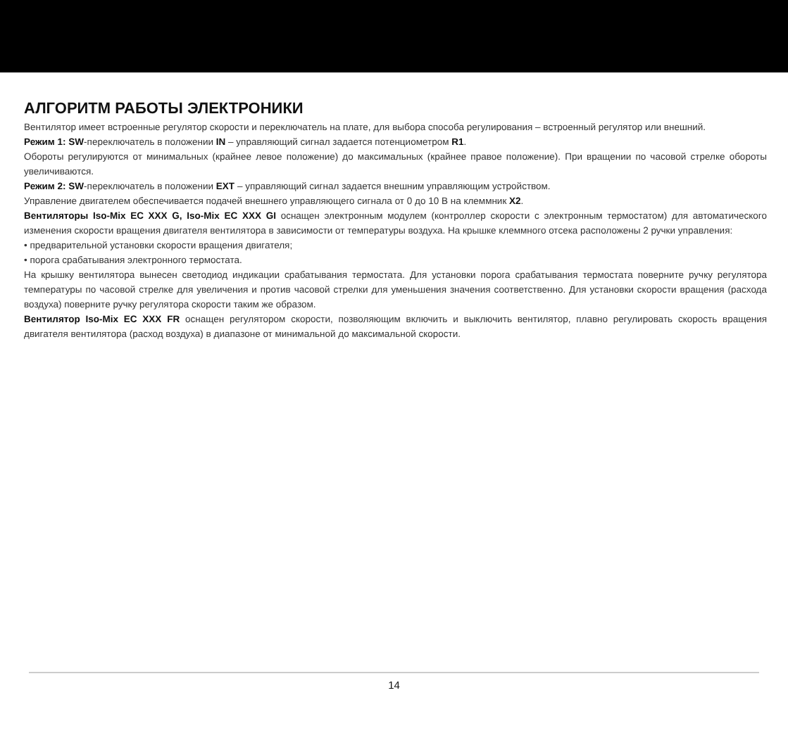АЛГОРИТМ РАБОТЫ ЭЛЕКТРОНИКИ
Вентилятор имеет встроенные регулятор скорости и переключатель на плате, для выбора способа регулирования – встроенный регулятор или внешний.
Режим 1: SW-переключатель в положении IN – управляющий сигнал задается потенциометром R1.
Обороты регулируются от минимальных (крайнее левое положение) до максимальных (крайнее правое положение). При вращении по часовой стрелке обороты увеличиваются.
Режим 2: SW-переключатель в положении EXT – управляющий сигнал задается внешним управляющим устройством.
Управление двигателем обеспечивается подачей внешнего управляющего сигнала от 0 до 10 В на клеммник X2.
Вентиляторы Iso-Mix EC XXX G, Iso-Mix EC XXX GI оснащен электронным модулем (контроллер скорости с электронным термостатом) для автоматического изменения скорости вращения двигателя вентилятора в зависимости от температуры воздуха. На крышке клеммного отсека расположены 2 ручки управления:
• предварительной установки скорости вращения двигателя;
• порога срабатывания электронного термостата.
На крышку вентилятора вынесен светодиод индикации срабатывания термостата. Для установки порога срабатывания термостата поверните ручку регулятора температуры по часовой стрелке для увеличения и против часовой стрелки для уменьшения значения соответственно. Для установки скорости вращения (расхода воздуха) поверните ручку регулятора скорости таким же образом.
Вентилятор Iso-Mix EC XXX FR оснащен регулятором скорости, позволяющим включить и выключить вентилятор, плавно регулировать скорость вращения двигателя вентилятора (расход воздуха) в диапазоне от минимальной до максимальной скорости.
14